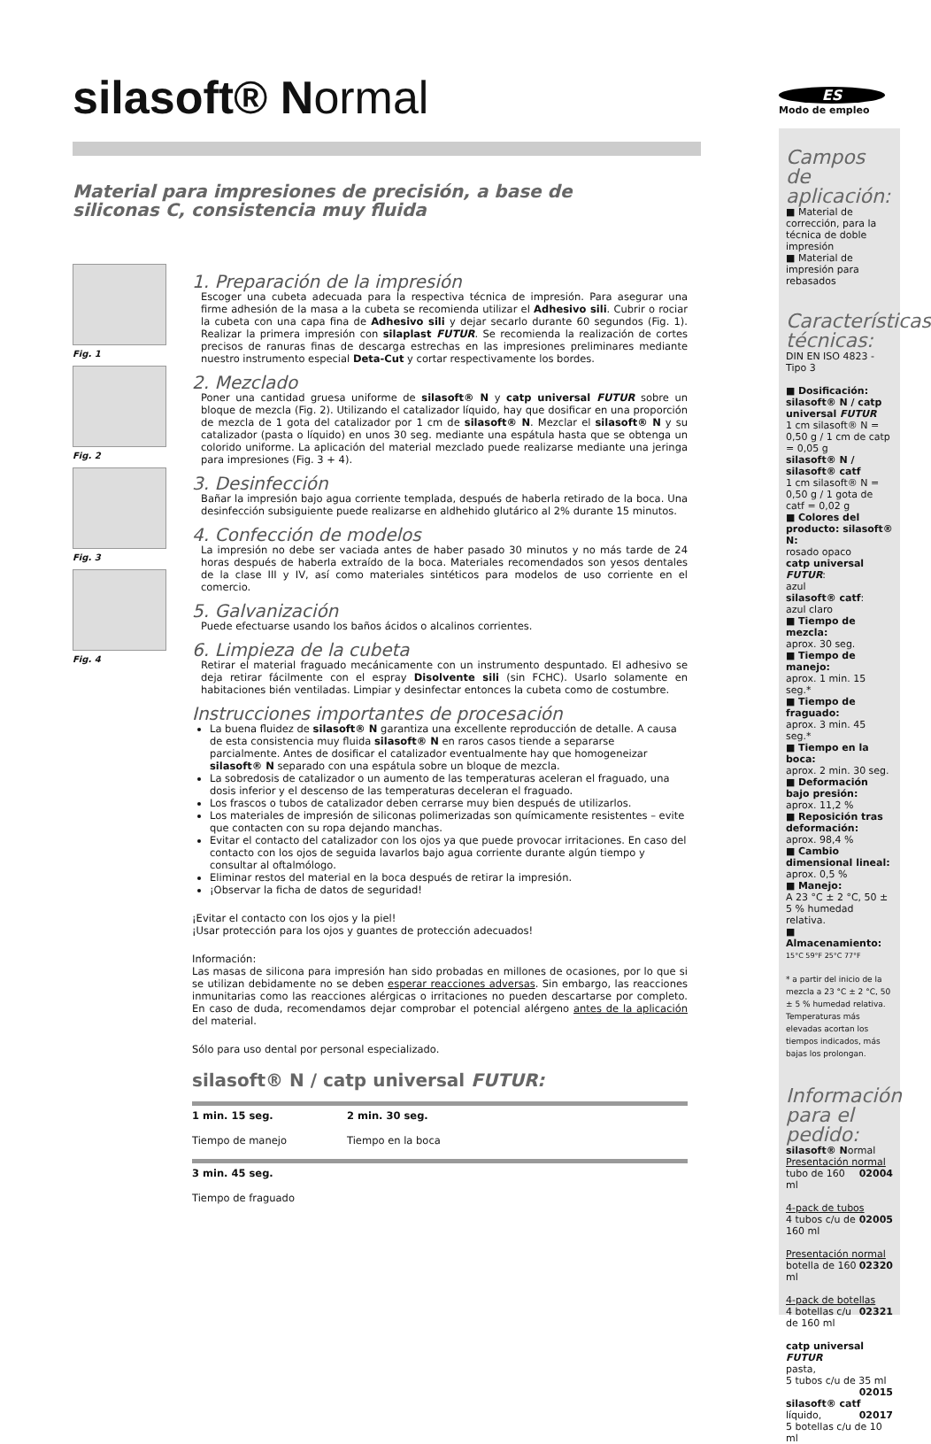silasoft® Normal
Material para impresiones de precisión, a base de
siliconas C, consistencia muy fluida
Fig. 1
Fig. 2
Fig. 3
Fig. 4
1. Preparación de la impresión
Escoger una cubeta adecuada para la respectiva técnica de impresión. Para asegurar una firme adhesión de la masa a la cubeta se recomienda utilizar el Adhesivo sili. Cubrir o rociar la cubeta con una capa fina de Adhesivo sili y dejar secarlo durante 60 segundos (Fig. 1). Realizar la primera impresión con silaplast FUTUR. Se recomienda la realización de cortes precisos de ranuras finas de descarga estrechas en las impresiones preliminares mediante nuestro instrumento especial Deta-Cut y cortar respectivamente los bordes.
2. Mezclado
Poner una cantidad gruesa uniforme de silasoft® N y catp universal FUTUR sobre un bloque de mezcla (Fig. 2). Utilizando el catalizador líquido, hay que dosificar en una proporción de mezcla de 1 gota del catalizador por 1 cm de silasoft® N. Mezclar el silasoft® N y su catalizador (pasta o líquido) en unos 30 seg. mediante una espátula hasta que se obtenga un colorido uniforme. La aplicación del material mezclado puede realizarse mediante una jeringa para impresiones (Fig. 3 + 4).
3. Desinfección
Bañar la impresión bajo agua corriente templada, después de haberla retirado de la boca. Una desinfección subsiguiente puede realizarse en aldhehido glutárico al 2% durante 15 minutos.
4. Confección de modelos
La impresión no debe ser vaciada antes de haber pasado 30 minutos y no más tarde de 24 horas después de haberla extraído de la boca. Materiales recomendados son yesos dentales de la clase III y IV, así como materiales sintéticos para modelos de uso corriente en el comercio.
5. Galvanización
Puede efectuarse usando los baños ácidos o alcalinos corrientes.
6. Limpieza de la cubeta
Retirar el material fraguado mecánicamente con un instrumento despuntado. El adhesivo se deja retirar fácilmente con el espray Disolvente sili (sin FCHC). Usarlo solamente en habitaciones bién ventiladas. Limpiar y desinfectar entonces la cubeta como de costumbre.
Instrucciones importantes de procesación
La buena fluidez de silasoft® N garantiza una excellente reproducción de detalle. A causa de esta consistencia muy fluida silasoft® N en raros casos tiende a separarse parcialmente. Antes de dosificar el catalizador eventualmente hay que homogeneizar silasoft® N separado con una espátula sobre un bloque de mezcla.
La sobredosis de catalizador o un aumento de las temperaturas aceleran el fraguado, una dosis inferior y el descenso de las temperaturas deceleran el fraguado.
Los frascos o tubos de catalizador deben cerrarse muy bien después de utilizarlos.
Los materiales de impresión de siliconas polimerizadas son químicamente resistentes – evite que contacten con su ropa dejando manchas.
Evitar el contacto del catalizador con los ojos ya que puede provocar irritaciones. En caso del contacto con los ojos de seguida lavarlos bajo agua corriente durante algún tiempo y consultar al oftalmólogo.
Eliminar restos del material en la boca después de retirar la impresión.
¡Observar la ficha de datos de seguridad!
¡Evitar el contacto con los ojos y la piel!
¡Usar protección para los ojos y guantes de protección adecuados!
Información:
Las masas de silicona para impresión han sido probadas en millones de ocasiones, por lo que si se utilizan debidamente no se deben esperar reacciones adversas. Sin embargo, las reacciones inmunitarias como las reacciones alérgicas o irritaciones no pueden descartarse por completo. En caso de duda, recomendamos dejar comprobar el potencial alérgeno antes de la aplicación del material.
Sólo para uso dental por personal especializado.
silasoft® N / catp universal FUTUR:
1 min. 15 seg.
Tiempo de manejo
2 min. 30 seg.
Tiempo en la boca
3 min. 45 seg.
Tiempo de fraguado
ES
Modo de empleo
Campos de aplicación:
■ Material de corrección, para la técnica de doble impresión
■ Material de impresión para rebasados
Características técnicas:
DIN EN ISO 4823 - Tipo 3
■ Dosificación: silasoft® N / catp universal FUTUR
1 cm silasoft® N = 0,50 g / 1 cm de catp = 0,05 g
silasoft® N / silasoft® catf
1 cm silasoft® N = 0,50 g / 1 gota de catf = 0,02 g
■ Colores del producto: silasoft® N:
rosado opaco
catp universal FUTUR:
azul
silasoft® catf:
azul claro
■ Tiempo de mezcla:
aprox. 30 seg.
■ Tiempo de manejo:
aprox. 1 min. 15 seg.*
■ Tiempo de fraguado:
aprox. 3 min. 45 seg.*
■ Tiempo en la boca:
aprox. 2 min. 30 seg.
■ Deformación bajo presión:
aprox. 11,2 %
■ Reposición tras deformación:
aprox. 98,4 %
■ Cambio dimensional lineal:
aprox. 0,5 %
■ Manejo:
A 23 °C ± 2 °C, 50 ± 5 % humedad relativa.
■ Almacenamiento:
15°C 59°F 25°C 77°F
* a partir del inicio de la mezcla a 23 °C ± 2 °C, 50 ± 5 % humedad relativa. Temperaturas más elevadas acortan los tiempos indicados, más bajas los prolongan.
Información para el pedido:
silasoft® Normal
Presentación normal 02004
tubo de 160 ml
4-pack de tubos 02005
4 tubos c/u de 160 ml
Presentación normal 02320
botella de 160 ml
4-pack de botellas 02321
4 botellas c/u de 160 ml
catp universal FUTUR
pasta,
5 tubos c/u de 35 ml 02015
silasoft® catf 02017
líquido,
5 botellas c/u de 10 ml